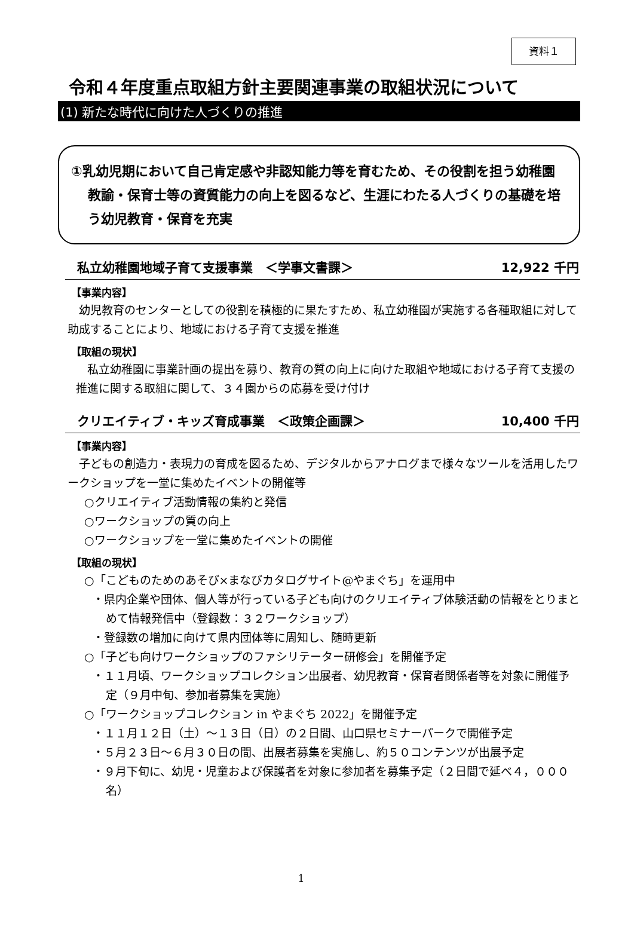資料１
令和４年度重点取組方針主要関連事業の取組状況について
(1) 新たな時代に向けた人づくりの推進
①乳幼児期において自己肯定感や非認知能力等を育むため、その役割を担う幼稚園教諭・保育士等の資質能力の向上を図るなど、生涯にわたる人づくりの基礎を培う幼児教育・保育を充実
私立幼稚園地域子育て支援事業　＜学事文書課＞ 12,922 千円
【事業内容】
　幼児教育のセンターとしての役割を積極的に果たすため、私立幼稚園が実施する各種取組に対して助成することにより、地域における子育て支援を推進
【取組の現状】
　私立幼稚園に事業計画の提出を募り、教育の質の向上に向けた取組や地域における子育て支援の推進に関する取組に関して、３４園からの応募を受け付け
クリエイティブ・キッズ育成事業　＜政策企画課＞ 10,400 千円
【事業内容】
　子どもの創造力・表現力の育成を図るため、デジタルからアナログまで様々なツールを活用したワークショップを一堂に集めたイベントの開催等
○クリエイティブ活動情報の集約と発信
○ワークショップの質の向上
○ワークショップを一堂に集めたイベントの開催
【取組の現状】
○「こどものためのあそび×まなびカタログサイト@やまぐち」を運用中
・県内企業や団体、個人等が行っている子ども向けのクリエイティブ体験活動の情報をとりまとめて情報発信中（登録数：３２ワークショップ）
・登録数の増加に向けて県内団体等に周知し、随時更新
○「子ども向けワークショップのファシリテーター研修会」を開催予定
・１１月頃、ワークショップコレクション出展者、幼児教育・保育者関係者等を対象に開催予定（９月中旬、参加者募集を実施）
○「ワークショップコレクション in やまぐち 2022」を開催予定
・１１月１２日（土）～１３日（日）の２日間、山口県セミナーパークで開催予定
・５月２３日～６月３０日の間、出展者募集を実施し、約５０コンテンツが出展予定
・９月下旬に、幼児・児童および保護者を対象に参加者を募集予定（２日間で延べ４，０００名）
1